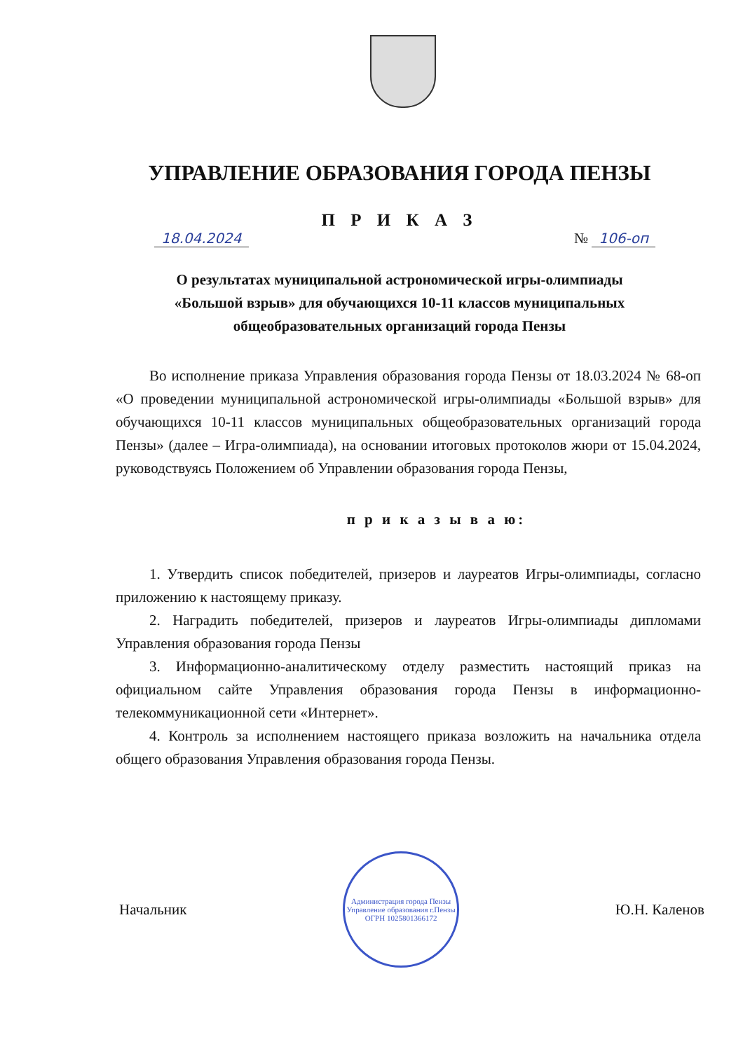УПРАВЛЕНИЕ ОБРАЗОВАНИЯ ГОРОДА ПЕНЗЫ
П Р И К А З
18.04.2024 № 106-оп
О результатах муниципальной астрономической игры-олимпиады «Большой взрыв» для обучающихся 10-11 классов муниципальных общеобразовательных организаций города Пензы
Во исполнение приказа Управления образования города Пензы от 18.03.2024 № 68-оп «О проведении муниципальной астрономической игры-олимпиады «Большой взрыв» для обучающихся 10-11 классов муниципальных общеобразовательных организаций города Пензы» (далее – Игра-олимпиада), на основании итоговых протоколов жюри от 15.04.2024, руководствуясь Положением об Управлении образования города Пензы,
п р и к а з ы в а ю:
1. Утвердить список победителей, призеров и лауреатов Игры-олимпиады, согласно приложению к настоящему приказу.
2. Наградить победителей, призеров и лауреатов Игры-олимпиады дипломами Управления образования города Пензы
3. Информационно-аналитическому отделу разместить настоящий приказ на официальном сайте Управления образования города Пензы в информационно-телекоммуникационной сети «Интернет».
4. Контроль за исполнением настоящего приказа возложить на начальника отдела общего образования Управления образования города Пензы.
Начальник
Администрация города Пензы
Управление образования г.Пензы
ОГРН 1025801366172
Ю.Н. Каленов